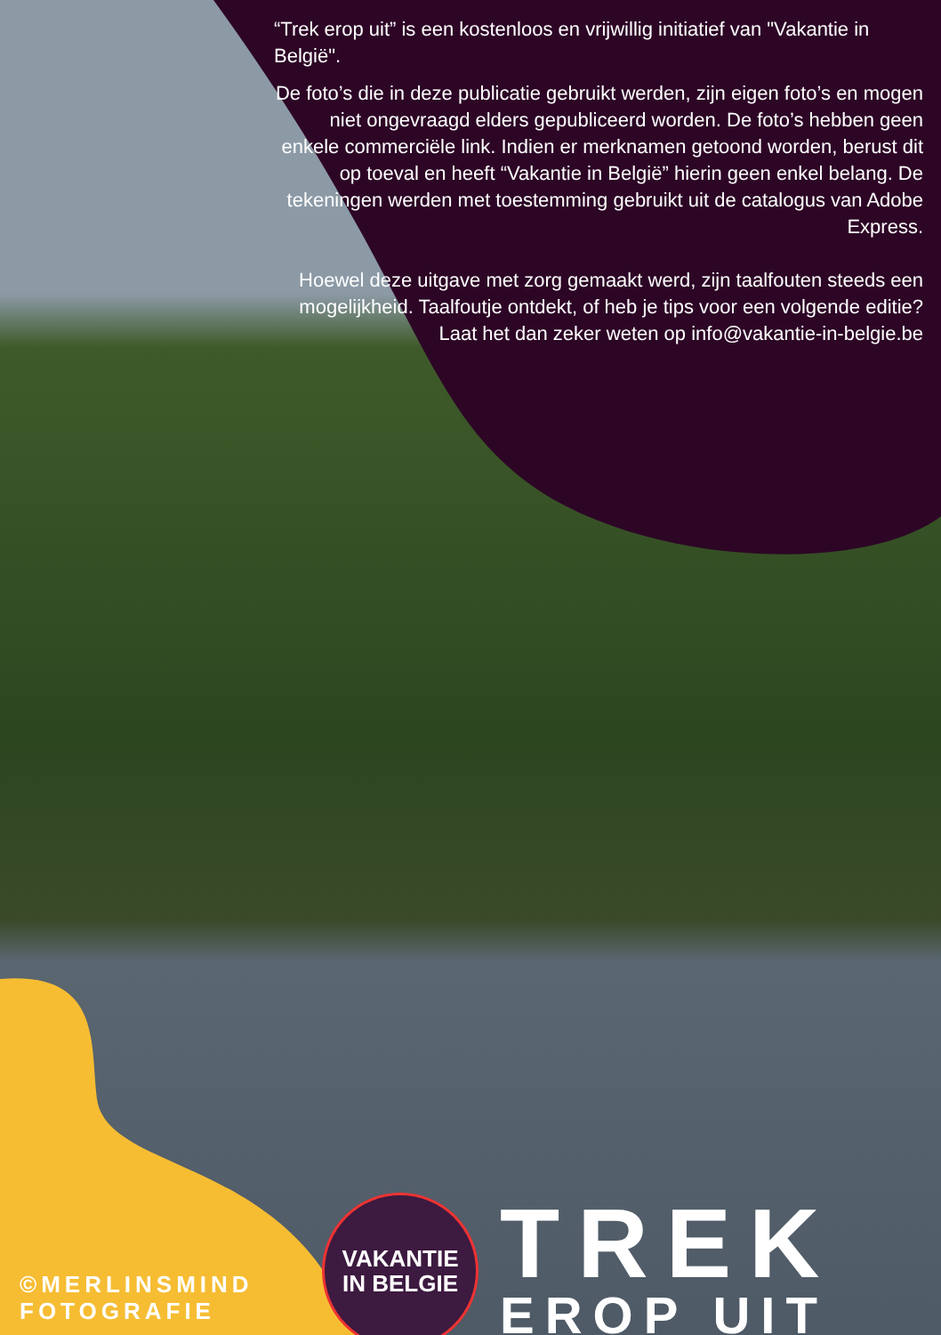“Trek erop uit” is een kostenloos en vrijwillig initiatief van "Vakantie in België".
De foto’s die in deze publicatie gebruikt werden, zijn eigen foto’s en mogen niet ongevraagd elders gepubliceerd worden. De foto’s hebben geen enkele commerciële link. Indien er merknamen getoond worden, berust dit op toeval en heeft “Vakantie in België” hierin geen enkel belang. De tekeningen werden met toestemming gebruikt uit de catalogus van Adobe Express.
Hoewel deze uitgave met zorg gemaakt werd, zijn taalfouten steeds een mogelijkheid. Taalfoutje ontdekt, of heb je tips voor een volgende editie? Laat het dan zeker weten op info@vakantie-in-belgie.be
©MERLINSMIND
FOTOGRAFIE
VAKANTIE
IN BELGIE
TREK
EROP UIT